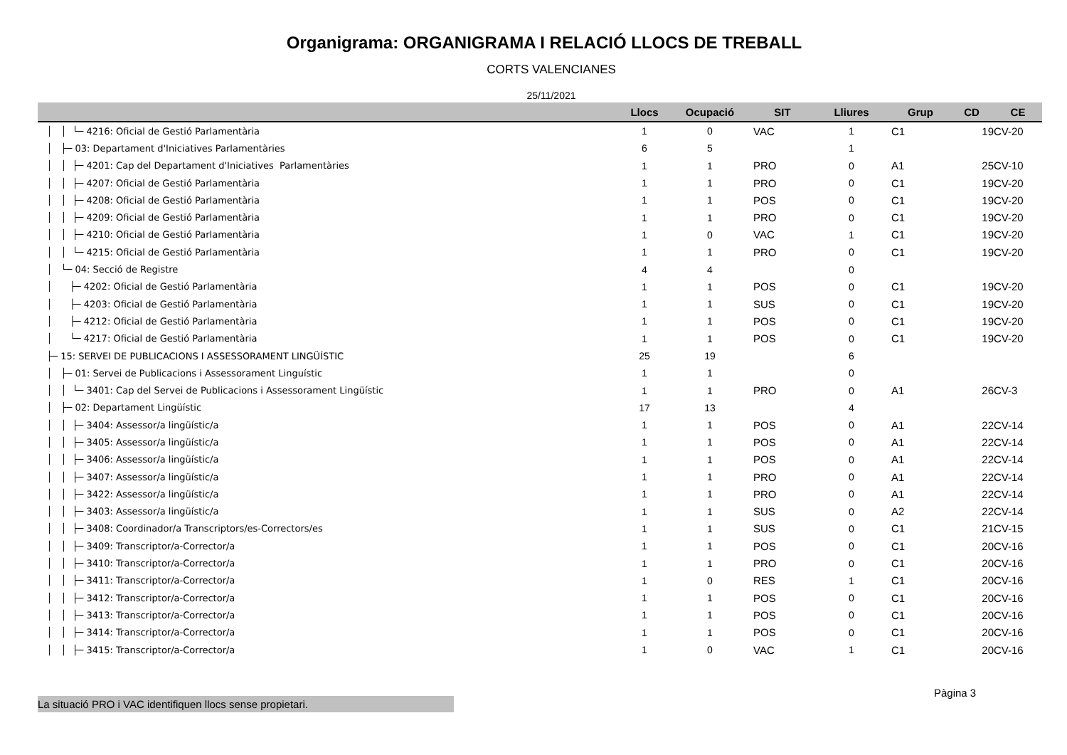Organigrama: ORGANIGRAMA I RELACIÓ LLOCS DE TREBALL
CORTS VALENCIANES
25/11/2021
| | Llocs | Ocupació | SIT | Lliures | Grup | CD | CE |
| --- | --- | --- | --- | --- | --- | --- | --- |
| │ │ └─ 4216: Oficial de Gestió Parlamentària | 1 | 0 | VAC | 1 | C1 | 19 | CV-20 |
| │ ├─ 03: Departament d'Iniciatives Parlamentàries | 6 | 5 | | 1 | | | |
| │ │ ├─ 4201: Cap del Departament d'Iniciatives Parlamentàries | 1 | 1 | PRO | 0 | A1 | 25 | CV-10 |
| │ │ ├─ 4207: Oficial de Gestió Parlamentària | 1 | 1 | PRO | 0 | C1 | 19 | CV-20 |
| │ │ ├─ 4208: Oficial de Gestió Parlamentària | 1 | 1 | POS | 0 | C1 | 19 | CV-20 |
| │ │ ├─ 4209: Oficial de Gestió Parlamentària | 1 | 1 | PRO | 0 | C1 | 19 | CV-20 |
| │ │ ├─ 4210: Oficial de Gestió Parlamentària | 1 | 0 | VAC | 1 | C1 | 19 | CV-20 |
| │ │ └─ 4215: Oficial de Gestió Parlamentària | 1 | 1 | PRO | 0 | C1 | 19 | CV-20 |
| │ └─ 04: Secció de Registre | 4 | 4 | | 0 | | | |
| │ ├─ 4202: Oficial de Gestió Parlamentària | 1 | 1 | POS | 0 | C1 | 19 | CV-20 |
| │ ├─ 4203: Oficial de Gestió Parlamentària | 1 | 1 | SUS | 0 | C1 | 19 | CV-20 |
| │ ├─ 4212: Oficial de Gestió Parlamentària | 1 | 1 | POS | 0 | C1 | 19 | CV-20 |
| │ └─ 4217: Oficial de Gestió Parlamentària | 1 | 1 | POS | 0 | C1 | 19 | CV-20 |
| ├─ 15: SERVEI DE PUBLICACIONS I ASSESSORAMENT LINGÜÍSTIC | 25 | 19 | | 6 | | | |
| │ ├─ 01: Servei de Publicacions i Assessorament Linguístic | 1 | 1 | | 0 | | | |
| │ │ └─ 3401: Cap del Servei de Publicacions i Assessorament Lingüístic | 1 | 1 | PRO | 0 | A1 | 26 | CV-3 |
| │ ├─ 02: Departament Lingüístic | 17 | 13 | | 4 | | | |
| │ │ ├─ 3404: Assessor/a lingüístic/a | 1 | 1 | POS | 0 | A1 | 22 | CV-14 |
| │ │ ├─ 3405: Assessor/a lingüístic/a | 1 | 1 | POS | 0 | A1 | 22 | CV-14 |
| │ │ ├─ 3406: Assessor/a lingüístic/a | 1 | 1 | POS | 0 | A1 | 22 | CV-14 |
| │ │ ├─ 3407: Assessor/a lingüístic/a | 1 | 1 | PRO | 0 | A1 | 22 | CV-14 |
| │ │ ├─ 3422: Assessor/a lingüístic/a | 1 | 1 | PRO | 0 | A1 | 22 | CV-14 |
| │ │ ├─ 3403: Assessor/a lingüístic/a | 1 | 1 | SUS | 0 | A2 | 22 | CV-14 |
| │ │ ├─ 3408: Coordinador/a Transcriptors/es-Correctors/es | 1 | 1 | SUS | 0 | C1 | 21 | CV-15 |
| │ │ ├─ 3409: Transcriptor/a-Corrector/a | 1 | 1 | POS | 0 | C1 | 20 | CV-16 |
| │ │ ├─ 3410: Transcriptor/a-Corrector/a | 1 | 1 | PRO | 0 | C1 | 20 | CV-16 |
| │ │ ├─ 3411: Transcriptor/a-Corrector/a | 1 | 0 | RES | 1 | C1 | 20 | CV-16 |
| │ │ ├─ 3412: Transcriptor/a-Corrector/a | 1 | 1 | POS | 0 | C1 | 20 | CV-16 |
| │ │ ├─ 3413: Transcriptor/a-Corrector/a | 1 | 1 | POS | 0 | C1 | 20 | CV-16 |
| │ │ ├─ 3414: Transcriptor/a-Corrector/a | 1 | 1 | POS | 0 | C1 | 20 | CV-16 |
| │ │ ├─ 3415: Transcriptor/a-Corrector/a | 1 | 0 | VAC | 1 | C1 | 20 | CV-16 |
Pàgina 3
La situació PRO i VAC identifiquen llocs sense propietari.